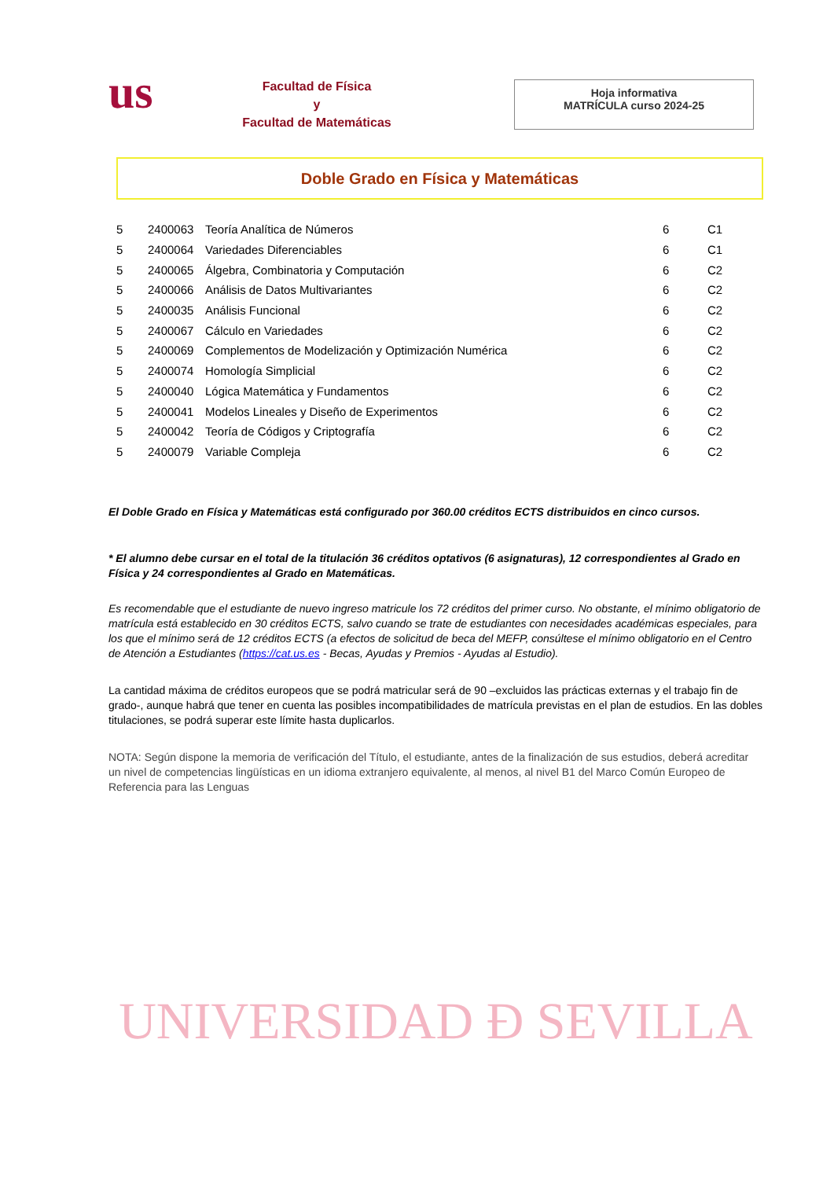us
Facultad de Física
y
Facultad de Matemáticas
Hoja informativa
MATRÍCULA curso 2024-25
Doble Grado en Física y Matemáticas
| 5 | 2400063 | Teoría Analítica de Números | 6 | C1 |
| 5 | 2400064 | Variedades Diferenciables | 6 | C1 |
| 5 | 2400065 | Álgebra, Combinatoria y Computación | 6 | C2 |
| 5 | 2400066 | Análisis de Datos Multivariantes | 6 | C2 |
| 5 | 2400035 | Análisis Funcional | 6 | C2 |
| 5 | 2400067 | Cálculo en Variedades | 6 | C2 |
| 5 | 2400069 | Complementos de Modelización y Optimización Numérica | 6 | C2 |
| 5 | 2400074 | Homología Simplicial | 6 | C2 |
| 5 | 2400040 | Lógica Matemática y Fundamentos | 6 | C2 |
| 5 | 2400041 | Modelos Lineales y Diseño de Experimentos | 6 | C2 |
| 5 | 2400042 | Teoría de Códigos y Criptografía | 6 | C2 |
| 5 | 2400079 | Variable Compleja | 6 | C2 |
El Doble Grado en Física y Matemáticas está configurado por 360.00 créditos ECTS distribuidos en cinco cursos.
* El alumno debe cursar en el total de la titulación 36 créditos optativos (6 asignaturas), 12 correspondientes al Grado en Física y 24 correspondientes al Grado en Matemáticas.
Es recomendable que el estudiante de nuevo ingreso matricule los 72 créditos del primer curso. No obstante, el mínimo obligatorio de matrícula está establecido en 30 créditos ECTS, salvo cuando se trate de estudiantes con necesidades académicas especiales, para los que el mínimo será de 12 créditos ECTS (a efectos de solicitud de beca del MEFP, consúltese el mínimo obligatorio en el Centro de Atención a Estudiantes (https://cat.us.es - Becas, Ayudas y Premios - Ayudas al Estudio).
La cantidad máxima de créditos europeos que se podrá matricular será de 90 –excluidos las prácticas externas y el trabajo fin de grado-, aunque habrá que tener en cuenta las posibles incompatibilidades de matrícula previstas en el plan de estudios. En las dobles titulaciones, se podrá superar este límite hasta duplicarlos.
NOTA: Según dispone la memoria de verificación del Título, el estudiante, antes de la finalización de sus estudios, deberá acreditar un nivel de competencias lingüísticas en un idioma extranjero equivalente, al menos, al nivel B1 del Marco Común Europeo de Referencia para las Lenguas
UNIVERSIDAD Ð SEVILLA